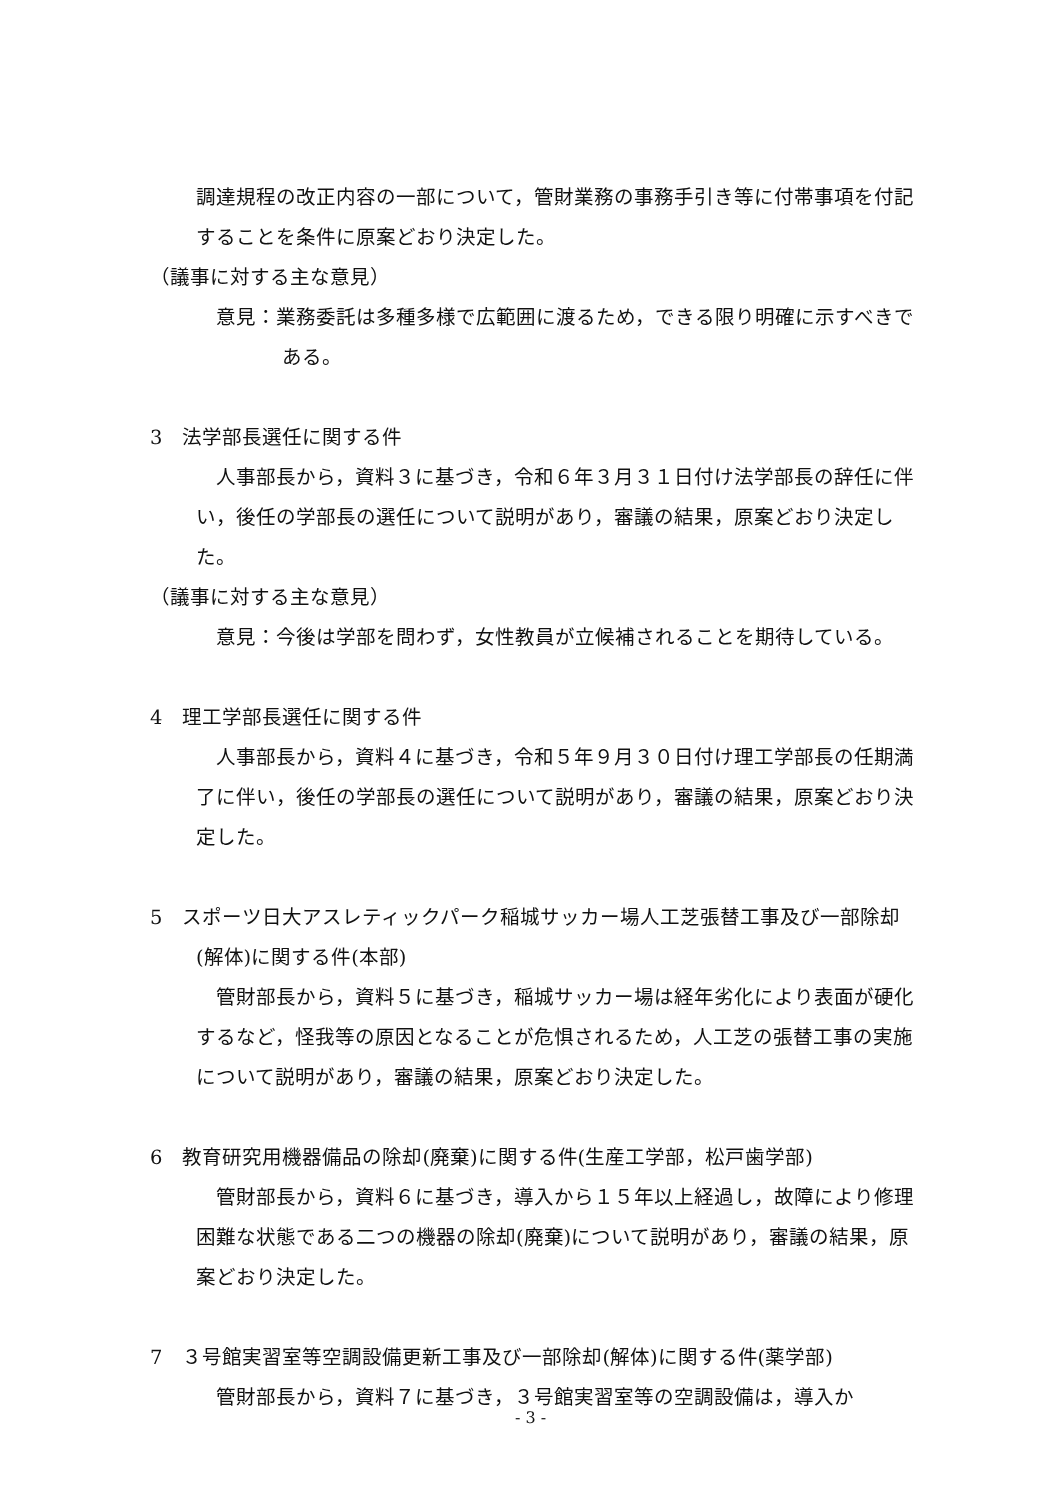調達規程の改正内容の一部について，管財業務の事務手引き等に付帯事項を付記することを条件に原案どおり決定した。
（議事に対する主な意見）
意見：業務委託は多種多様で広範囲に渡るため，できる限り明確に示すべきである。
3　法学部長選任に関する件
　人事部長から，資料３に基づき，令和６年３月３１日付け法学部長の辞任に伴い，後任の学部長の選任について説明があり，審議の結果，原案どおり決定した。
（議事に対する主な意見）
意見：今後は学部を問わず，女性教員が立候補されることを期待している。
4　理工学部長選任に関する件
　人事部長から，資料４に基づき，令和５年９月３０日付け理工学部長の任期満了に伴い，後任の学部長の選任について説明があり，審議の結果，原案どおり決定した。
5　スポーツ日大アスレティックパーク稲城サッカー場人工芝張替工事及び一部除却(解体)に関する件(本部)
　管財部長から，資料５に基づき，稲城サッカー場は経年劣化により表面が硬化するなど，怪我等の原因となることが危惧されるため，人工芝の張替工事の実施について説明があり，審議の結果，原案どおり決定した。
6　教育研究用機器備品の除却(廃棄)に関する件(生産工学部，松戸歯学部)
　管財部長から，資料６に基づき，導入から１５年以上経過し，故障により修理困難な状態である二つの機器の除却(廃棄)について説明があり，審議の結果，原案どおり決定した。
7　３号館実習室等空調設備更新工事及び一部除却(解体)に関する件(薬学部)
　管財部長から，資料７に基づき，３号館実習室等の空調設備は，導入か
- 3 -